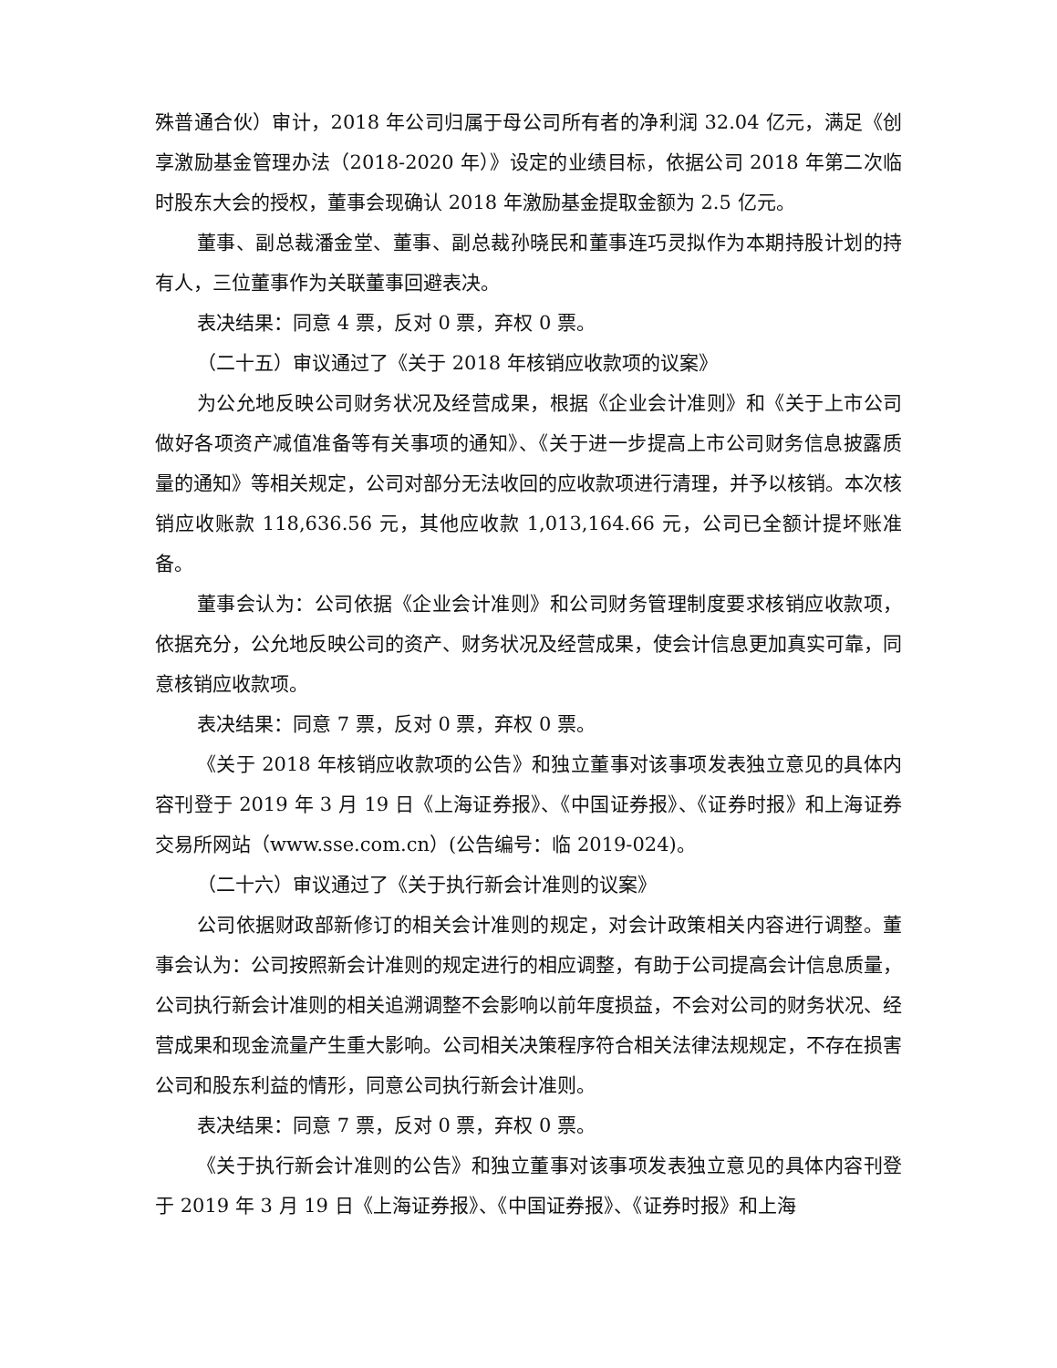殊普通合伙）审计，2018 年公司归属于母公司所有者的净利润 32.04 亿元，满足《创享激励基金管理办法（2018-2020 年）》设定的业绩目标，依据公司 2018 年第二次临时股东大会的授权，董事会现确认 2018 年激励基金提取金额为 2.5 亿元。
董事、副总裁潘金堂、董事、副总裁孙晓民和董事连巧灵拟作为本期持股计划的持有人，三位董事作为关联董事回避表决。
表决结果：同意 4 票，反对 0 票，弃权 0 票。
（二十五）审议通过了《关于 2018 年核销应收款项的议案》
为公允地反映公司财务状况及经营成果，根据《企业会计准则》和《关于上市公司做好各项资产减值准备等有关事项的通知》、《关于进一步提高上市公司财务信息披露质量的通知》等相关规定，公司对部分无法收回的应收款项进行清理，并予以核销。本次核销应收账款 118,636.56 元，其他应收款 1,013,164.66 元，公司已全额计提坏账准备。
董事会认为：公司依据《企业会计准则》和公司财务管理制度要求核销应收款项，依据充分，公允地反映公司的资产、财务状况及经营成果，使会计信息更加真实可靠，同意核销应收款项。
表决结果：同意 7 票，反对 0 票，弃权 0 票。
《关于 2018 年核销应收款项的公告》和独立董事对该事项发表独立意见的具体内容刊登于 2019 年 3 月 19 日《上海证券报》、《中国证券报》、《证券时报》和上海证券交易所网站（www.sse.com.cn）(公告编号：临 2019-024)。
（二十六）审议通过了《关于执行新会计准则的议案》
公司依据财政部新修订的相关会计准则的规定，对会计政策相关内容进行调整。董事会认为：公司按照新会计准则的规定进行的相应调整，有助于公司提高会计信息质量，公司执行新会计准则的相关追溯调整不会影响以前年度损益，不会对公司的财务状况、经营成果和现金流量产生重大影响。公司相关决策程序符合相关法律法规规定，不存在损害公司和股东利益的情形，同意公司执行新会计准则。
表决结果：同意 7 票，反对 0 票，弃权 0 票。
《关于执行新会计准则的公告》和独立董事对该事项发表独立意见的具体内容刊登于 2019 年 3 月 19 日《上海证券报》、《中国证券报》、《证券时报》和上海